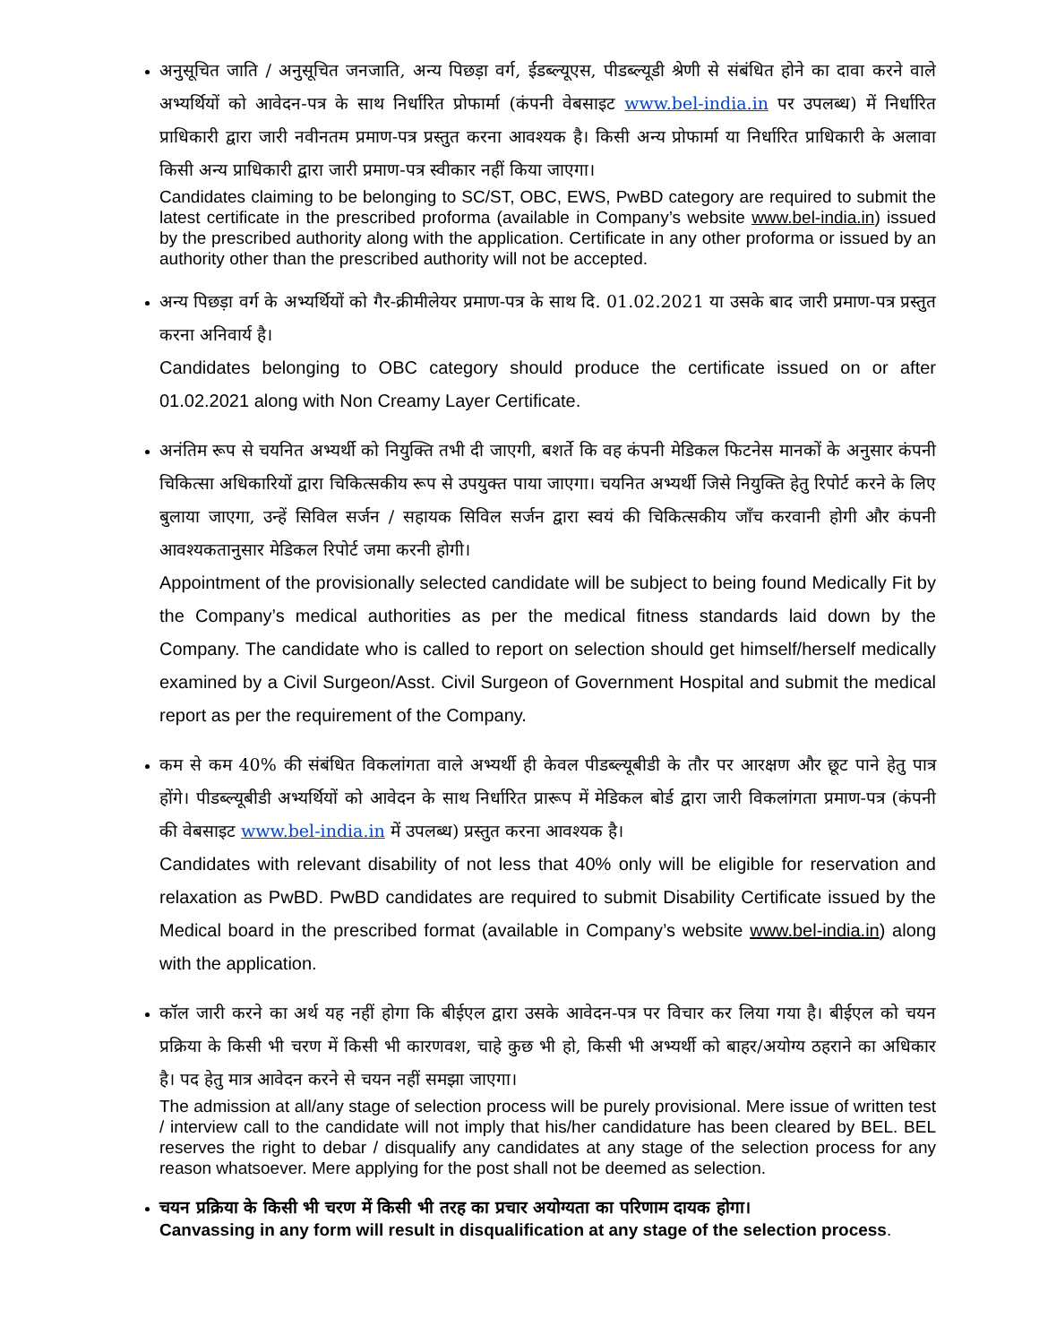अनुसूचित जाति / अनुसूचित जनजाति, अन्य पिछड़ा वर्ग, ईडब्ल्यूएस, पीडब्ल्यूडी श्रेणी से संबंधित होने का दावा करने वाले अभ्यर्थियों को आवेदन-पत्र के साथ निर्धारित प्रोफार्मा (कंपनी वेबसाइट www.bel-india.in पर उपलब्ध) में निर्धारित प्राधिकारी द्वारा जारी नवीनतम प्रमाण-पत्र प्रस्तुत करना आवश्यक है। किसी अन्य प्रोफार्मा या निर्धारित प्राधिकारी के अलावा किसी अन्य प्राधिकारी द्वारा जारी प्रमाण-पत्र स्वीकार नहीं किया जाएगा।
Candidates claiming to be belonging to SC/ST, OBC, EWS, PwBD category are required to submit the latest certificate in the prescribed proforma (available in Company’s website www.bel-india.in) issued by the prescribed authority along with the application. Certificate in any other proforma or issued by an authority other than the prescribed authority will not be accepted.
अन्य पिछड़ा वर्ग के अभ्यर्थियों को गैर-क्रीमीलेयर प्रमाण-पत्र के साथ दि. 01.02.2021 या उसके बाद जारी प्रमाण-पत्र प्रस्तुत करना अनिवार्य है।
Candidates belonging to OBC category should produce the certificate issued on or after 01.02.2021 along with Non Creamy Layer Certificate.
अनंतिम रूप से चयनित अभ्यर्थी को नियुक्ति तभी दी जाएगी, बशर्ते कि वह कंपनी मेडिकल फिटनेस मानकों के अनुसार कंपनी चिकित्सा अधिकारियों द्वारा चिकित्सकीय रूप से उपयुक्त पाया जाएगा। चयनित अभ्यर्थी जिसे नियुक्ति हेतु रिपोर्ट करने के लिए बुलाया जाएगा, उन्हें सिविल सर्जन / सहायक सिविल सर्जन द्वारा स्वयं की चिकित्सकीय जाँच करवानी होगी और कंपनी आवश्यकतानुसार मेडिकल रिपोर्ट जमा करनी होगी।
Appointment of the provisionally selected candidate will be subject to being found Medically Fit by the Company’s medical authorities as per the medical fitness standards laid down by the Company. The candidate who is called to report on selection should get himself/herself medically examined by a Civil Surgeon/Asst. Civil Surgeon of Government Hospital and submit the medical report as per the requirement of the Company.
कम से कम 40% की संबंधित विकलांगता वाले अभ्यर्थी ही केवल पीडब्ल्यूबीडी के तौर पर आरक्षण और छूट पाने हेतु पात्र होंगे। पीडब्ल्यूबीडी अभ्यर्थियों को आवेदन के साथ निर्धारित प्रारूप में मेडिकल बोर्ड द्वारा जारी विकलांगता प्रमाण-पत्र (कंपनी की वेबसाइट www.bel-india.in में उपलब्ध) प्रस्तुत करना आवश्यक है।
Candidates with relevant disability of not less that 40% only will be eligible for reservation and relaxation as PwBD. PwBD candidates are required to submit Disability Certificate issued by the Medical board in the prescribed format (available in Company’s website www.bel-india.in) along with the application.
कॉल जारी करने का अर्थ यह नहीं होगा कि बीईएल द्वारा उसके आवेदन-पत्र पर विचार कर लिया गया है। बीईएल को चयन प्रक्रिया के किसी भी चरण में किसी भी कारणवश, चाहे कुछ भी हो, किसी भी अभ्यर्थी को बाहर/अयोग्य ठहराने का अधिकार है। पद हेतु मात्र आवेदन करने से चयन नहीं समझा जाएगा।
The admission at all/any stage of selection process will be purely provisional. Mere issue of written test / interview call to the candidate will not imply that his/her candidature has been cleared by BEL. BEL reserves the right to debar / disqualify any candidates at any stage of the selection process for any reason whatsoever. Mere applying for the post shall not be deemed as selection.
चयन प्रक्रिया के किसी भी चरण में किसी भी तरह का प्रचार अयोग्यता का परिणाम दायक होगा।
Canvassing in any form will result in disqualification at any stage of the selection process.